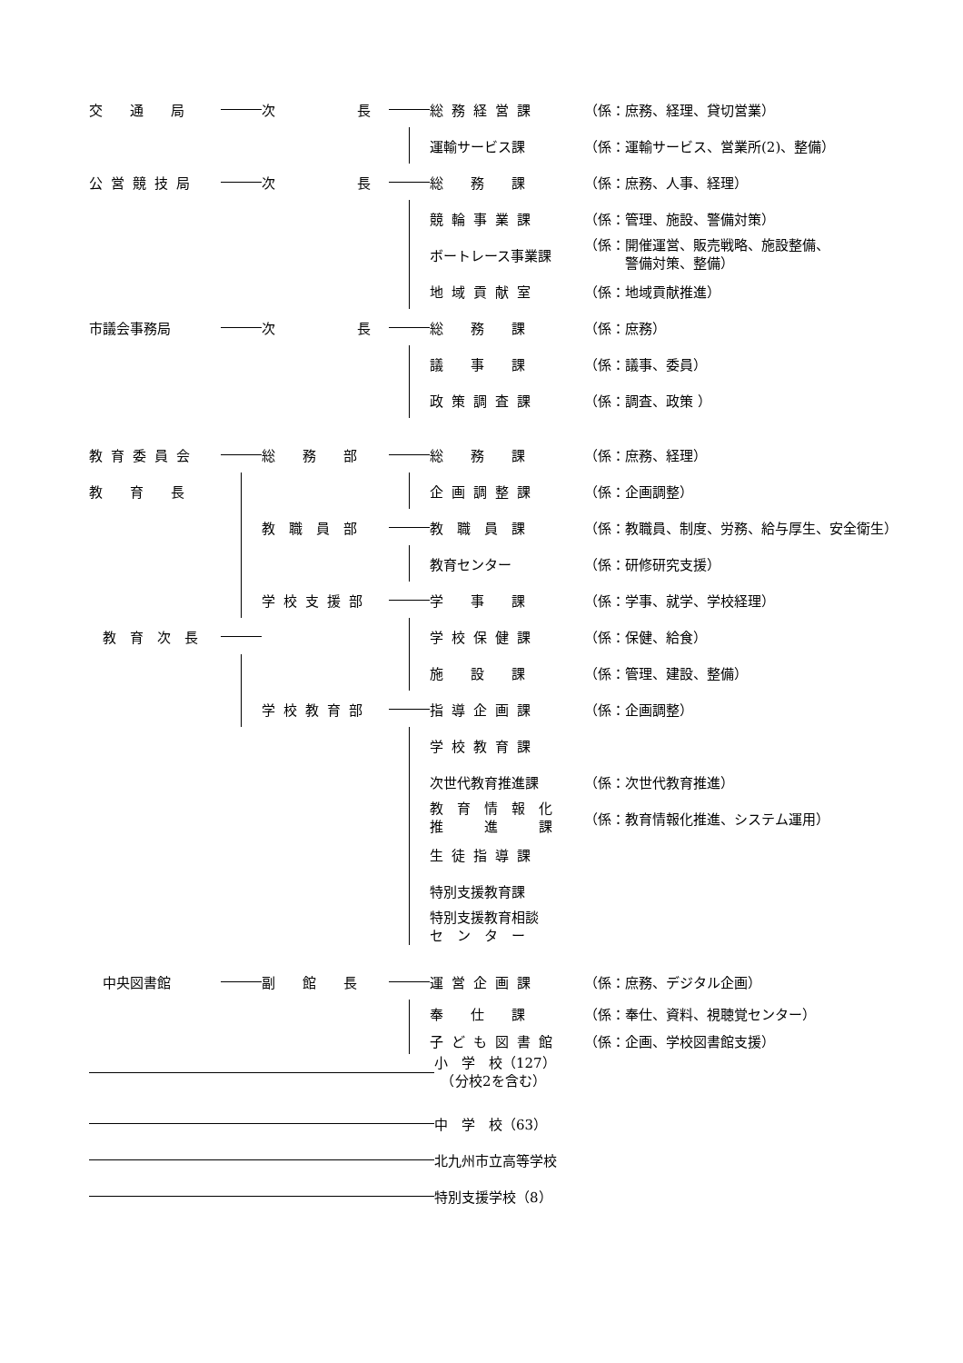交　　通　　局
次　　　　　　長
総務経営課
（係：庶務、経理、貸切営業）
運輸サービス課
（係：運輸サービス、営業所(2)、整備）
公営競技局
次　　　　　　長
総　　務　　課
（係：庶務、人事、経理）
競輪事業課
（係：管理、施設、警備対策）
ボートレース事業課
（係：開催運営、販売戦略、施設整備、
　　　警備対策、整備）
地域貢献室
（係：地域貢献推進）
市議会事務局
次　　　　　　長
総　　務　　課
（係：庶務）
議　　事　　課
（係：議事、委員）
政策調査課
（係：調査、政策 ）
教育委員会
総　　務　　部
総　　務　　課
（係：庶務、経理）
教　　育　　長
企画調整課
（係：企画調整）
教　職　員　部
教　職　員　課
（係：教職員、制度、労務、給与厚生、安全衛生）
教育センター
（係：研修研究支援）
学校支援部
学　　事　　課
（係：学事、就学、学校経理）
　教　育　次　長
学校保健課
（係：保健、給食）
施　　設　　課
（係：管理、建設、整備）
学校教育部
指導企画課
（係：企画調整）
学校教育課
次世代教育推進課
（係：次世代教育推進）
教　育　情　報　化
推　　　進　　　課
（係：教育情報化推進、システム運用）
生徒指導課
特別支援教育課
特別支援教育相談
セ　ン　タ　ー
　中央図書館
副　　館　　長
運営企画課
（係：庶務、デジタル企画）
奉　　仕　　課
（係：奉仕、資料、視聴覚センター）
子ども図書館
（係：企画、学校図書館支援）
小　学　校（127）
　（分校2を含む）
中　学　校（63）
北九州市立高等学校
特別支援学校（8）